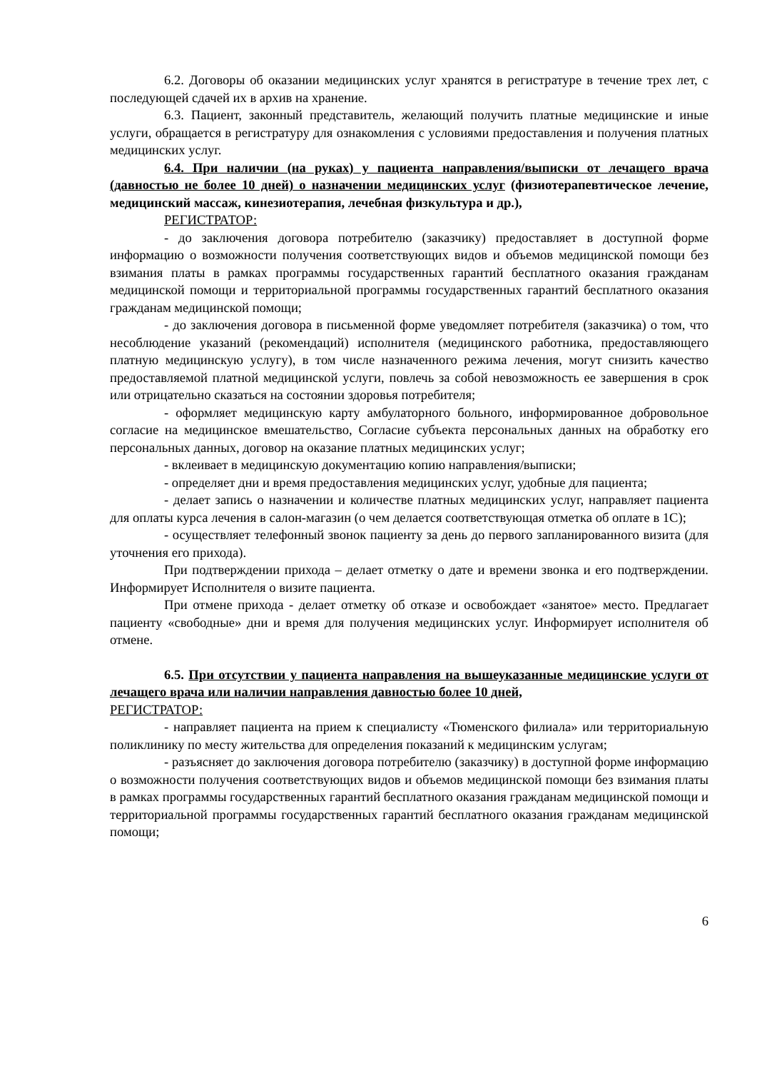6.2. Договоры об оказании медицинских услуг хранятся в регистратуре в течение трех лет, с последующей сдачей их в архив на хранение.
6.3. Пациент, законный представитель, желающий получить платные медицинские и иные услуги, обращается в регистратуру для ознакомления с условиями предоставления и получения платных медицинских услуг.
6.4. При наличии (на руках) у пациента направления/выписки от лечащего врача (давностью не более 10 дней) о назначении медицинских услуг (физиотерапевтическое лечение, медицинский массаж, кинезиотерапия, лечебная физкультура и др.),
РЕГИСТРАТОР:
- до заключения договора потребителю (заказчику) предоставляет в доступной форме информацию о возможности получения соответствующих видов и объемов медицинской помощи без взимания платы в рамках программы государственных гарантий бесплатного оказания гражданам медицинской помощи и территориальной программы государственных гарантий бесплатного оказания гражданам медицинской помощи;
- до заключения договора в письменной форме уведомляет потребителя (заказчика) о том, что несоблюдение указаний (рекомендаций) исполнителя (медицинского работника, предоставляющего платную медицинскую услугу), в том числе назначенного режима лечения, могут снизить качество предоставляемой платной медицинской услуги, повлечь за собой невозможность ее завершения в срок или отрицательно сказаться на состоянии здоровья потребителя;
- оформляет медицинскую карту амбулаторного больного, информированное добровольное согласие на медицинское вмешательство, Согласие субъекта персональных данных на обработку его персональных данных, договор на оказание платных медицинских услуг;
- вклеивает в медицинскую документацию копию направления/выписки;
- определяет дни и время предоставления медицинских услуг, удобные для пациента;
- делает запись о назначении и количестве платных медицинских услуг, направляет пациента для оплаты курса лечения в салон-магазин (о чем делается соответствующая отметка об оплате в 1С);
- осуществляет телефонный звонок пациенту за день до первого запланированного визита (для уточнения его прихода).
При подтверждении прихода – делает отметку о дате и времени звонка и его подтверждении. Информирует Исполнителя о визите пациента.
При отмене прихода - делает отметку об отказе и освобождает «занятое» место. Предлагает пациенту «свободные» дни и время для получения медицинских услуг. Информирует исполнителя об отмене.
6.5. При отсутствии у пациента направления на вышеуказанные медицинские услуги от лечащего врача или наличии направления давностью более 10 дней,
РЕГИСТРАТОР:
- направляет пациента на прием к специалисту «Тюменского филиала» или территориальную поликлинику по месту жительства для определения показаний к медицинским услугам;
- разъясняет до заключения договора потребителю (заказчику) в доступной форме информацию о возможности получения соответствующих видов и объемов медицинской помощи без взимания платы в рамках программы государственных гарантий бесплатного оказания гражданам медицинской помощи и территориальной программы государственных гарантий бесплатного оказания гражданам медицинской помощи;
6